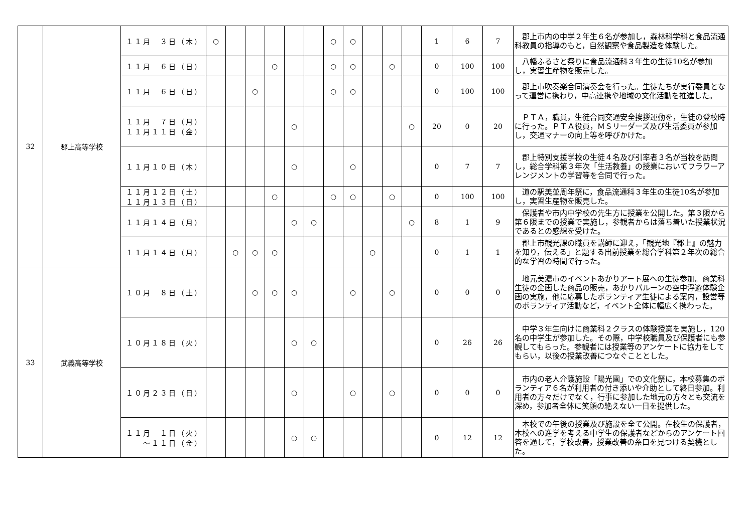| 32 | 郡上高等学校 | １１月 ３日（木） | ○ | | | | | | ○ | ○ | | | | 1 | 6 | 7 | 郡上市内の中学２年生６名が参加し，森林科学科と食品流通科教員の指導のもと，自然観察や食品製造を体験した。 |
| | | １１月 ６日（日） | | | | ○ | | | ○ | ○ | | ○ | | 0 | 100 | 100 | 八幡ふるさと祭りに食品流通科３年生の生徒10名が参加し，実習生産物を販売した。 |
| | | １１月 ６日（日） | | | ○ | | | | ○ | ○ | | | | 0 | 100 | 100 | 郡上市吹奏楽合同演奏会を行った。生徒たちが実行委員となって運営に携わり，中高連携や地域の文化活動を推進した。 |
| | | １１月 ７日（月） １１月１１日（金） | | | | | ○ | | | | | | ○ | 20 | 0 | 20 | ＰＴＡ，職員，生徒合同交通安全挨拶運動を，生徒の登校時に行った。ＰＴＡ役員，ＭＳリーダーズ及び生活委員が参加し，交通マナーの向上等を呼びかけた。 |
| | | １１月１０日（木） | | | | | ○ | | | ○ | | | | 0 | 7 | 7 | 郡上特別支援学校の生徒４名及び引率者３名が当校を訪問し，総合学科第３年次「生活教養」の授業においてフラワーアレンジメントの学習等を合同で行った。 |
| | | １１月１２日（土） １１月１３日（日） | | | | ○ | | | ○ | ○ | | ○ | | 0 | 100 | 100 | 道の駅美並周年祭に，食品流通科３年生の生徒10名が参加し，実習生産物を販売した。 |
| | | １１月１４日（月） | | | | | ○ | ○ | | | | | ○ | 8 | 1 | 9 | 保護者や市内中学校の先生方に授業を公開した。第３限から第６限までの授業で実施し，参観者からは落ち着いた授業状況であるとの感想を受けた。 |
| | | １１月１４日（月） | | ○ | ○ | ○ | | | | | ○ | | | 0 | 1 | 1 | 郡上市観光課の職員を講師に迎え，「観光地『郡上』の魅力を知り，伝える」と題する出前授業を総合学科第２年次の総合的な学習の時間で行った。 |
| 33 | 武義高等学校 | １０月 ８日（土） | | | ○ | ○ | ○ | | | ○ | | ○ | | 0 | 0 | 0 | 地元美濃市のイベントあかりアート展への生徒参加。商業科生徒の企画した商品の販売，あかりバルーンの空中浮遊体験企画の実施，他に応募したボランティア生徒による案内，設営等のボランティア活動など，イベント全体に幅広く携わった。 |
| | | １０月１８日（火） | | | | | ○ | ○ | | | | | | 0 | 26 | 26 | 中学３年生向けに商業科２クラスの体験授業を実施し，120名の中学生が参加した。その際，中学校職員及び保護者にも参観してもらった。参観者には授業等のアンケートに協力をしてもらい，以後の授業改善につなぐこととした。 |
| | | １０月２３日（日） | | | | | ○ | | | ○ | | ○ | | 0 | 0 | 0 | 市内の老人介護施設「陽光園」での文化祭に，本校募集のボランティア６名が利用者の付き添いや介助として終日参加。利用者の方々だけでなく，行事に参加した地元の方々とも交流を深め，参加者全体に笑顔の絶えない一日を提供した。 |
| | | １１月 １日（火） ～１１日（金） | | | | | ○ | ○ | | | | | | 0 | 12 | 12 | 本校での午後の授業及び施設を全て公開。在校生の保護者，本校への進学を考える中学生の保護者などからのアンケート回答を通して，学校改善，授業改善の糸口を見つける契機とした。 |